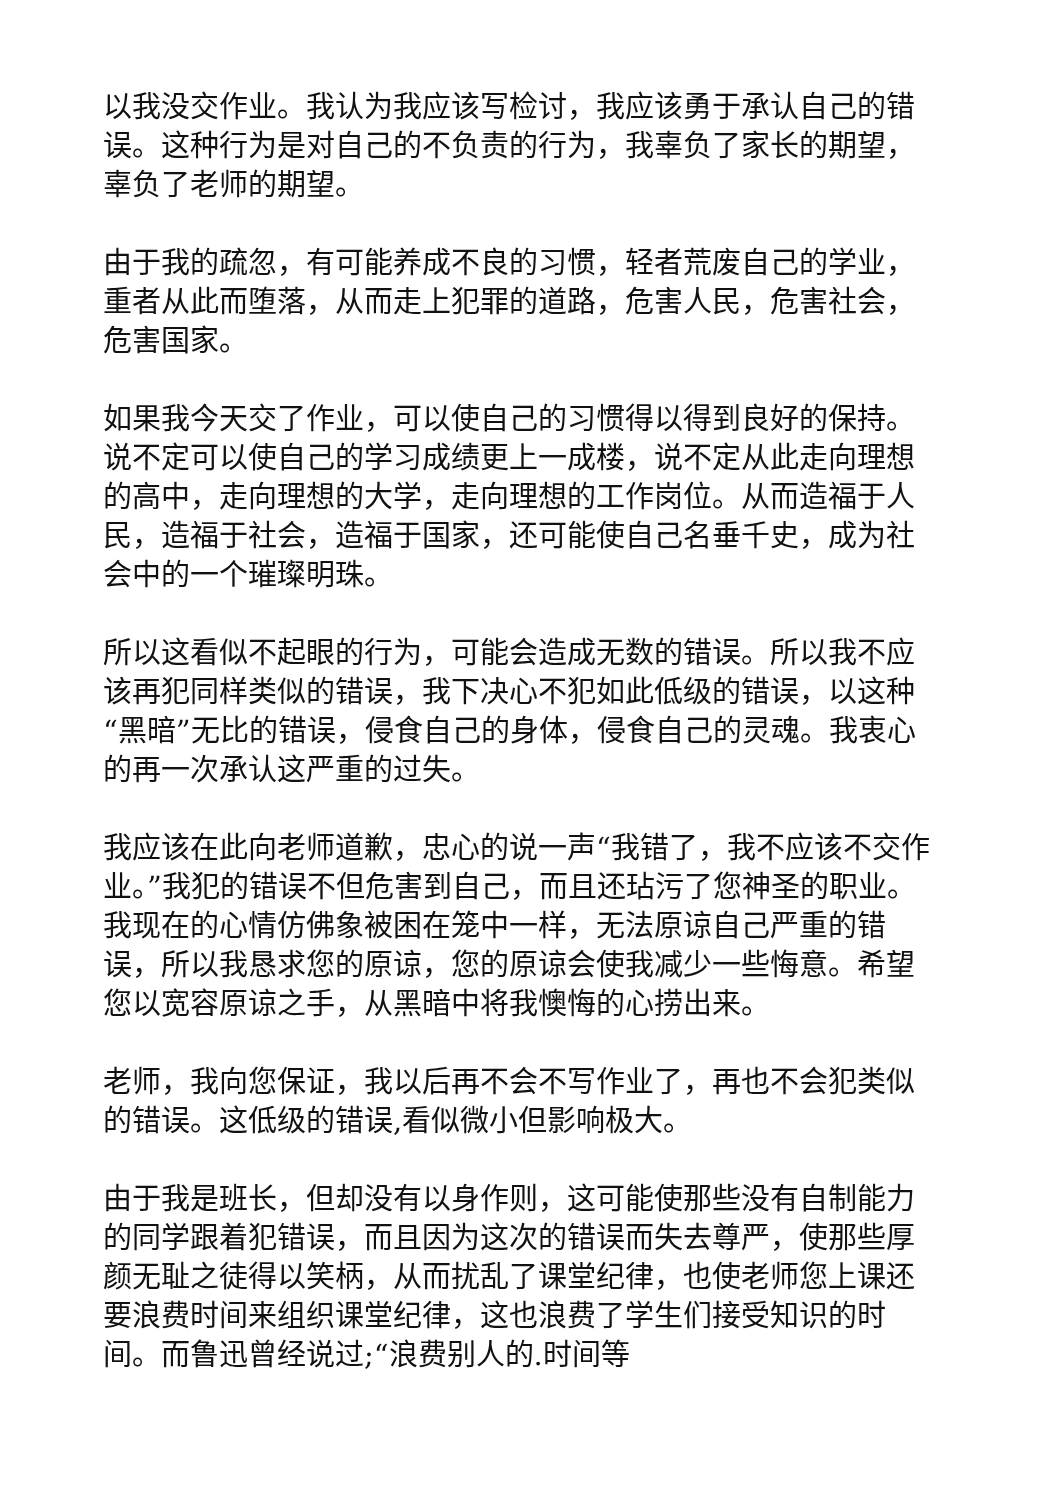以我没交作业。我认为我应该写检讨，我应该勇于承认自己的错误。这种行为是对自己的不负责的行为，我辜负了家长的期望，辜负了老师的期望。
由于我的疏忽，有可能养成不良的习惯，轻者荒废自己的学业，重者从此而堕落，从而走上犯罪的道路，危害人民，危害社会，危害国家。
如果我今天交了作业，可以使自己的习惯得以得到良好的保持。说不定可以使自己的学习成绩更上一成楼，说不定从此走向理想的高中，走向理想的大学，走向理想的工作岗位。从而造福于人民，造福于社会，造福于国家，还可能使自己名垂千史，成为社会中的一个璀璨明珠。
所以这看似不起眼的行为，可能会造成无数的错误。所以我不应该再犯同样类似的错误，我下决心不犯如此低级的错误，以这种“黑暗”无比的错误，侵食自己的身体，侵食自己的灵魂。我衷心的再一次承认这严重的过失。
我应该在此向老师道歉，忠心的说一声“我错了，我不应该不交作业。”我犯的错误不但危害到自己，而且还玷污了您神圣的职业。我现在的心情仿佛象被困在笼中一样，无法原谅自己严重的错误，所以我恳求您的原谅，您的原谅会使我减少一些悔意。希望您以宽容原谅之手，从黑暗中将我懊悔的心捞出来。
老师，我向您保证，我以后再不会不写作业了，再也不会犯类似的错误。这低级的错误,看似微小但影响极大。
由于我是班长，但却没有以身作则，这可能使那些没有自制能力的同学跟着犯错误，而且因为这次的错误而失去尊严，使那些厚颜无耻之徒得以笑柄，从而扰乱了课堂纪律，也使老师您上课还要浪费时间来组织课堂纪律，这也浪费了学生们接受知识的时间。而鲁迅曾经说过;“浪费别人的.时间等